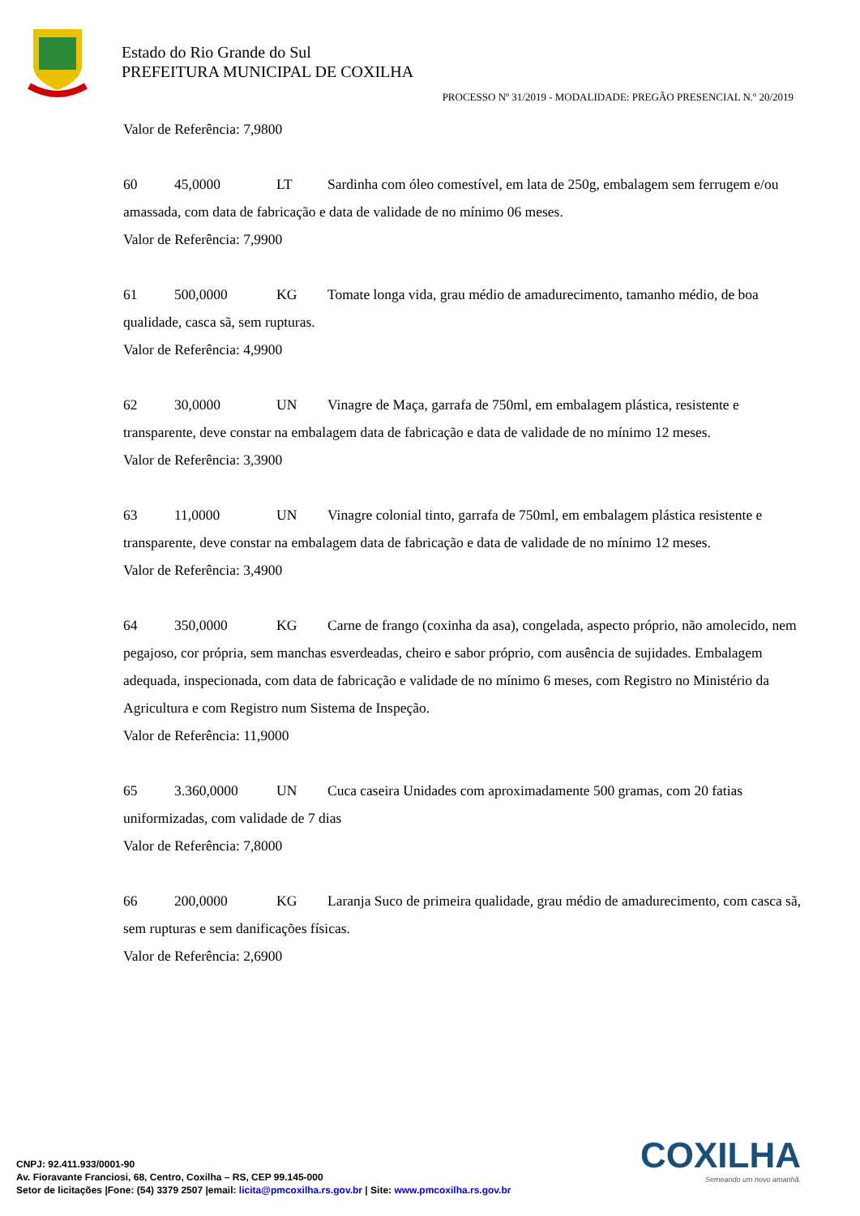Estado do Rio Grande do Sul
PREFEITURA MUNICIPAL DE COXILHA
PROCESSO Nº 31/2019 - MODALIDADE: PREGÃO PRESENCIAL N.º 20/2019
Valor de Referência: 7,9800
60 45,0000 LT Sardinha com óleo comestível, em lata de 250g, embalagem sem ferrugem e/ou amassada, com data de fabricação e data de validade de no mínimo 06 meses.
Valor de Referência: 7,9900
61 500,0000 KG Tomate longa vida, grau médio de amadurecimento, tamanho médio, de boa qualidade, casca sã, sem rupturas.
Valor de Referência: 4,9900
62 30,0000 UN Vinagre de Maça, garrafa de 750ml, em embalagem plástica, resistente e transparente, deve constar na embalagem data de fabricação e data de validade de no mínimo 12 meses.
Valor de Referência: 3,3900
63 11,0000 UN Vinagre colonial tinto, garrafa de 750ml, em embalagem plástica resistente e transparente, deve constar na embalagem data de fabricação e data de validade de no mínimo 12 meses.
Valor de Referência: 3,4900
64 350,0000 KG Carne de frango (coxinha da asa), congelada, aspecto próprio, não amolecido, nem pegajoso, cor própria, sem manchas esverdeadas, cheiro e sabor próprio, com ausência de sujidades. Embalagem adequada, inspecionada, com data de fabricação e validade de no mínimo 6 meses, com Registro no Ministério da Agricultura e com Registro num Sistema de Inspeção.
Valor de Referência: 11,9000
65 3.360,0000 UN Cuca caseira Unidades com aproximadamente 500 gramas, com 20 fatias uniformizadas, com validade de 7 dias
Valor de Referência: 7,8000
66 200,0000 KG Laranja Suco de primeira qualidade, grau médio de amadurecimento, com casca sã, sem rupturas e sem danificações físicas.
Valor de Referência: 2,6900
COXILHA
Semeando um novo amanhã.
CNPJ: 92.411.933/0001-90
Av. Fioravante Franciosi, 68, Centro, Coxilha – RS, CEP 99.145-000
Setor de licitações |Fone: (54) 3379 2507 |email: licita@pmcoxilha.rs.gov.br | Site: www.pmcoxilha.rs.gov.br